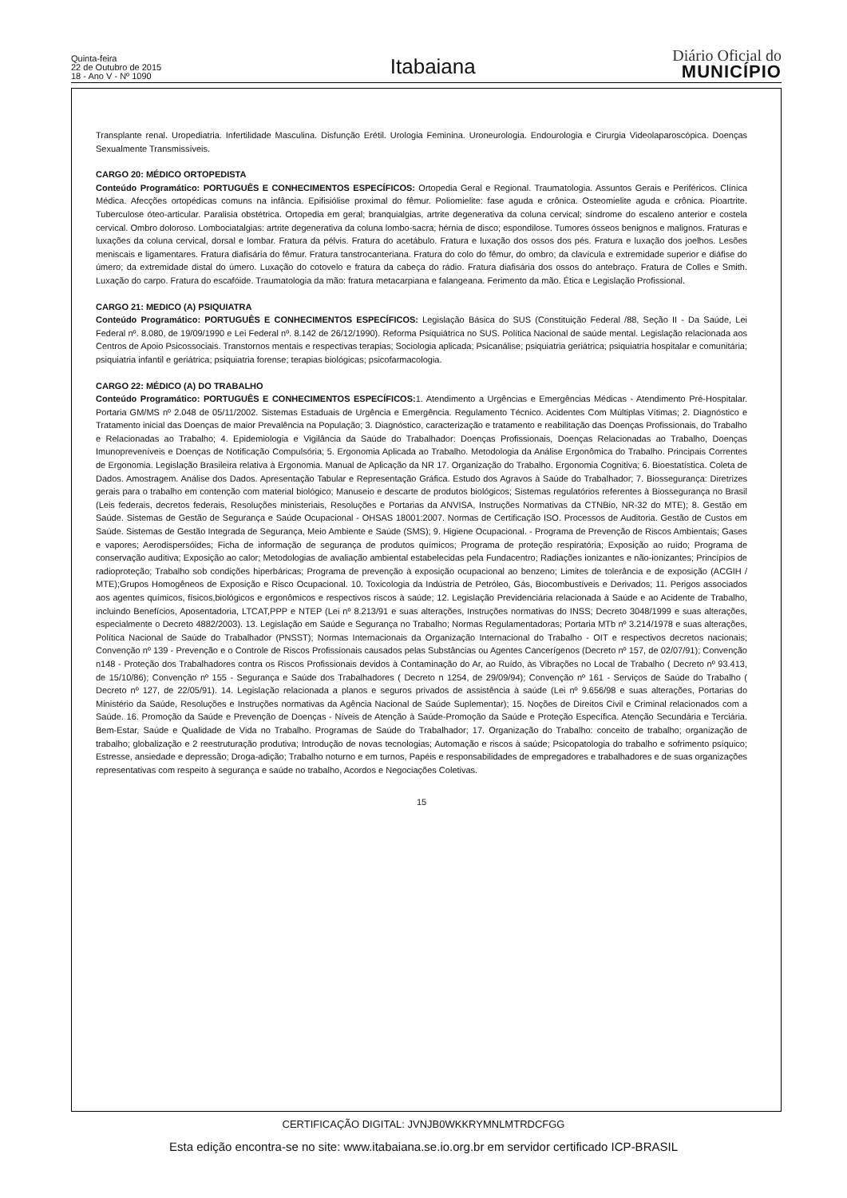Quinta-feira
22 de Outubro de 2015
18 - Ano V - Nº 1090
Itabaiana
Diário Oficial do
MUNICÍPIO
Transplante renal. Uropediatria. Infertilidade Masculina. Disfunção Erétil. Urologia Feminina. Uroneurologia. Endourologia e Cirurgia Videolaparoscópica. Doenças Sexualmente Transmissíveis.
CARGO 20: MÉDICO ORTOPEDISTA
Conteúdo Programático: PORTUGUÊS E CONHECIMENTOS ESPECÍFICOS: Ortopedia Geral e Regional. Traumatologia. Assuntos Gerais e Periféricos. Clínica Médica. Afecções ortopédicas comuns na infância. Epifisiólise proximal do fêmur. Poliomielite: fase aguda e crônica. Osteomielite aguda e crônica. Pioartrite. Tuberculose óteo-articular. Paralisia obstétrica. Ortopedia em geral; branquialgias, artrite degenerativa da coluna cervical; síndrome do escaleno anterior e costela cervical. Ombro doloroso. Lombociatalgias: artrite degenerativa da coluna lombo-sacra; hérnia de disco; espondilose. Tumores ósseos benignos e malignos. Fraturas e luxações da coluna cervical, dorsal e lombar. Fratura da pélvis. Fratura do acetábulo. Fratura e luxação dos ossos dos pés. Fratura e luxação dos joelhos. Lesões meniscais e ligamentares. Fratura diafisária do fêmur. Fratura tanstrocanteriana. Fratura do colo do fêmur, do ombro; da clavícula e extremidade superior e diáfise do úmero; da extremidade distal do úmero. Luxação do cotovelo e fratura da cabeça do rádio. Fratura diafisária dos ossos do antebraço. Fratura de Colles e Smith. Luxação do carpo. Fratura do escafóide. Traumatologia da mão: fratura metacarpiana e falangeana. Ferimento da mão. Ética e Legislação Profissional.
CARGO 21: MEDICO (A) PSIQUIATRA
Conteúdo Programático: PORTUGUÊS E CONHECIMENTOS ESPECÍFICOS: Legislação Básica do SUS (Constituição Federal /88, Seção II - Da Saúde, Lei Federal nº. 8.080, de 19/09/1990 e Lei Federal nº. 8.142 de 26/12/1990). Reforma Psiquiátrica no SUS. Política Nacional de saúde mental. Legislação relacionada aos Centros de Apoio Psicossociais. Transtornos mentais e respectivas terapias; Sociologia aplicada; Psicanálise; psiquiatria geriátrica; psiquiatria hospitalar e comunitária; psiquiatria infantil e geriátrica; psiquiatria forense; terapias biológicas; psicofarmacologia.
CARGO 22: MÉDICO (A) DO TRABALHO
Conteúdo Programático: PORTUGUÊS E CONHECIMENTOS ESPECÍFICOS: 1. Atendimento a Urgências e Emergências Médicas - Atendimento Pré-Hospitalar. Portaria GM/MS nº 2.048 de 05/11/2002. Sistemas Estaduais de Urgência e Emergência. Regulamento Técnico. Acidentes Com Múltiplas Vítimas; 2. Diagnóstico e Tratamento inicial das Doenças de maior Prevalência na População; 3. Diagnóstico, caracterização e tratamento e reabilitação das Doenças Profissionais, do Trabalho e Relacionadas ao Trabalho; 4. Epidemiologia e Vigilância da Saúde do Trabalhador: Doenças Profissionais, Doenças Relacionadas ao Trabalho, Doenças Imunopreveníveis e Doenças de Notificação Compulsória; 5. Ergonomia Aplicada ao Trabalho. Metodologia da Análise Ergonômica do Trabalho. Principais Correntes de Ergonomia. Legislação Brasileira relativa à Ergonomia. Manual de Aplicação da NR 17. Organização do Trabalho. Ergonomia Cognitiva; 6. Bioestatística. Coleta de Dados. Amostragem. Análise dos Dados. Apresentação Tabular e Representação Gráfica. Estudo dos Agravos à Saúde do Trabalhador; 7. Biossegurança: Diretrizes gerais para o trabalho em contenção com material biológico; Manuseio e descarte de produtos biológicos; Sistemas regulatórios referentes à Biossegurança no Brasil (Leis federais, decretos federais, Resoluções ministeriais, Resoluções e Portarias da ANVISA, Instruções Normativas da CTNBio, NR-32 do MTE); 8. Gestão em Saúde. Sistemas de Gestão de Segurança e Saúde Ocupacional - OHSAS 18001:2007. Normas de Certificação ISO. Processos de Auditoria. Gestão de Custos em Saúde. Sistemas de Gestão Integrada de Segurança, Meio Ambiente e Saúde (SMS); 9. Higiene Ocupacional. - Programa de Prevenção de Riscos Ambientais; Gases e vapores; Aerodispersóides; Ficha de informação de segurança de produtos químicos; Programa de proteção respiratória; Exposição ao ruído; Programa de conservação auditiva; Exposição ao calor; Metodologias de avaliação ambiental estabelecidas pela Fundacentro; Radiações ionizantes e não-ionizantes; Princípios de radioproteção; Trabalho sob condições hiperbáricas; Programa de prevenção à exposição ocupacional ao benzeno; Limites de tolerância e de exposição (ACGIH / MTE);Grupos Homogêneos de Exposição e Risco Ocupacional. 10. Toxicologia da Indústria de Petróleo, Gás, Biocombustíveis e Derivados; 11. Perigos associados aos agentes químicos, físicos,biológicos e ergonômicos e respectivos riscos à saúde; 12. Legislação Previdenciária relacionada à Saúde e ao Acidente de Trabalho, incluindo Benefícios, Aposentadoria, LTCAT,PPP e NTEP (Lei nº 8.213/91 e suas alterações, Instruções normativas do INSS; Decreto 3048/1999 e suas alterações, especialmente o Decreto 4882/2003). 13. Legislação em Saúde e Segurança no Trabalho; Normas Regulamentadoras; Portaria MTb nº 3.214/1978 e suas alterações, Política Nacional de Saúde do Trabalhador (PNSST); Normas Internacionais da Organização Internacional do Trabalho - OIT e respectivos decretos nacionais; Convenção nº 139 - Prevenção e o Controle de Riscos Profissionais causados pelas Substâncias ou Agentes Cancerígenos (Decreto nº 157, de 02/07/91); Convenção n148 - Proteção dos Trabalhadores contra os Riscos Profissionais devidos à Contaminação do Ar, ao Ruído, às Vibrações no Local de Trabalho ( Decreto nº 93.413, de 15/10/86); Convenção nº 155 - Segurança e Saúde dos Trabalhadores ( Decreto n 1254, de 29/09/94); Convenção nº 161 - Serviços de Saúde do Trabalho ( Decreto nº 127, de 22/05/91). 14. Legislação relacionada a planos e seguros privados de assistência à saúde (Lei nº 9.656/98 e suas alterações, Portarias do Ministério da Saúde, Resoluções e Instruções normativas da Agência Nacional de Saúde Suplementar); 15. Noções de Direitos Civil e Criminal relacionados com a Saúde. 16. Promoção da Saúde e Prevenção de Doenças - Níveis de Atenção à Saúde-Promoção da Saúde e Proteção Específica. Atenção Secundária e Terciária. Bem-Estar, Saúde e Qualidade de Vida no Trabalho. Programas de Saúde do Trabalhador; 17. Organização do Trabalho: conceito de trabalho; organização de trabalho; globalização e 2 reestruturação produtiva; Introdução de novas tecnologias; Automação e riscos à saúde; Psicopatologia do trabalho e sofrimento psíquico; Estresse, ansiedade e depressão; Droga-adição; Trabalho noturno e em turnos, Papéis e responsabilidades de empregadores e trabalhadores e de suas organizações representativas com respeito à segurança e saúde no trabalho, Acordos e Negociações Coletivas.
15
CERTIFICAÇÃO DIGITAL: JVNJB0WKKRYMNLMTRDCFGG
Esta edição encontra-se no site: www.itabaiana.se.io.org.br em servidor certificado ICP-BRASIL